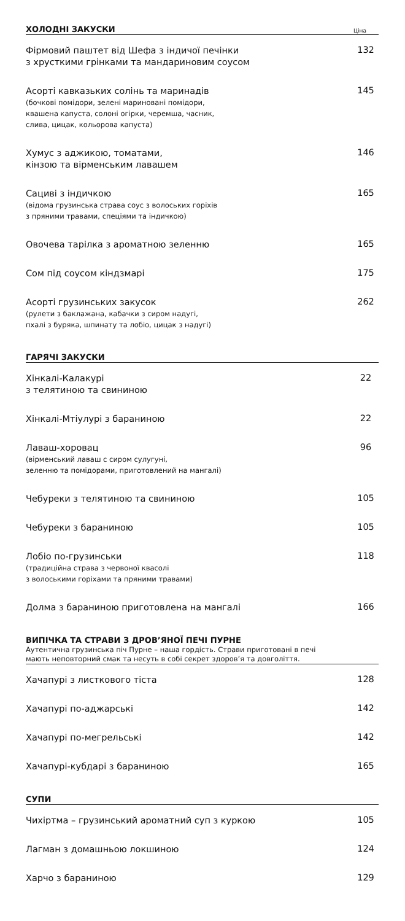ХОЛОДНІ ЗАКУСКИ Ціна
Фірмовий паштет від Шефа з індичої печінки
з хрусткими грінками та мандариновим соусом
132
Асорті кавказьких солінь та маринадів
(бочкові помідори, зелені мариновані помідори,
квашена капуста, солоні огірки, черемша, часник,
слива, цицак, кольорова капуста)
145
Хумус з аджикою, томатами,
кінзою та вірменським лавашем
146
Сациві з індичкою
(відома грузинська страва соус з волоських горіхів
з пряними травами, спеціями та індичкою)
165
Овочева тарілка з ароматною зеленню
165
Сом під соусом кіндзмарі
175
Асорті грузинських закусок
(рулети з баклажана, кабачки з сиром надугі,
пхалі з буряка, шпинату та лобіо, цицак з надугі)
262
ГАРЯЧІ ЗАКУСКИ
Хінкалі-Калакурі
з телятиною та свининою
22
Хінкалі-Мтіулурі з бараниною
22
Лаваш-хоровац
(вірменський лаваш с сиром сулугуні,
зеленню та помідорами, приготовлений на мангалі)
96
Чебуреки з телятиною та свининою
105
Чебуреки з бараниною
105
Лобіо по-грузинськи
(традиційна страва з червоної квасолі
з волоськими горіхами та пряними травами)
118
Долма з бараниною приготовлена на мангалі
166
ВИПІЧКА ТА СТРАВИ З ДРОВ’ЯНОЇ ПЕЧІ ПУРНЕ
Аутентична грузинська піч Пурне – наша гордість. Страви приготовані в печі
мають неповторний смак та несуть в собі секрет здоров’я та довголіття.
Хачапурі з листкового тіста
128
Хачапурі по-аджарські
142
Хачапурі по-мегрельські
142
Хачапурі-кубдарі з бараниною
165
СУПИ
Чихіртма – грузинський ароматний суп з куркою
105
Лагман з домашньою локшиною
124
Харчо з бараниною
129